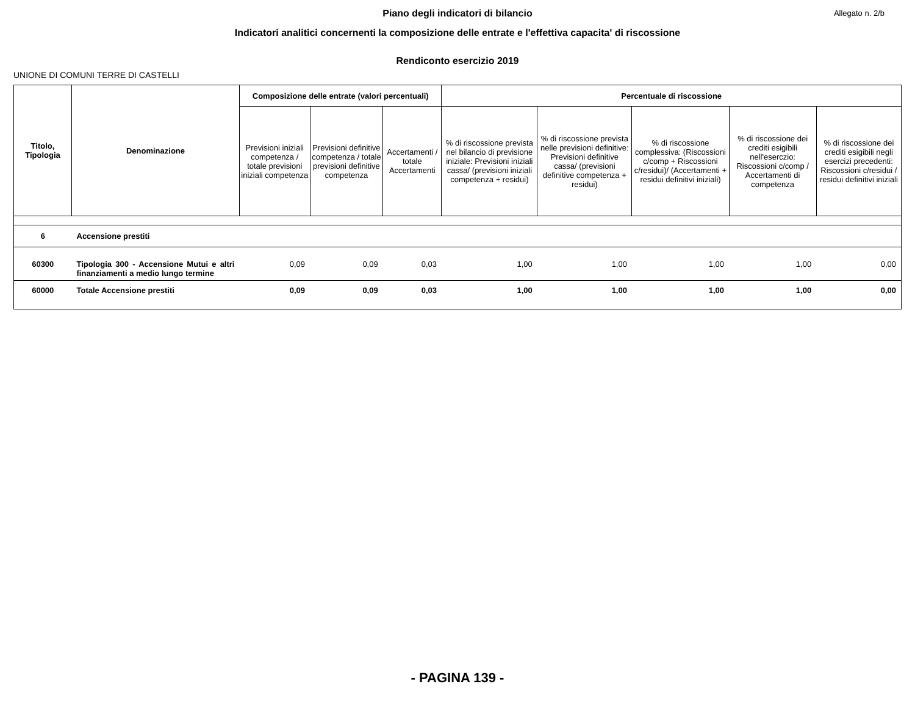Allegato n. 2/b
Piano degli indicatori di bilancio
Indicatori analitici concernenti la composizione delle entrate e l'effettiva capacita' di riscossione
Rendiconto esercizio 2019
UNIONE DI COMUNI TERRE DI CASTELLI
| Titolo, Tipologia | Denominazione | Composizione delle entrate (valori percentuali) | | | Percentuale di riscossione | | | | |
| --- | --- | --- | --- | --- | --- | --- | --- | --- | --- |
| | | Previsioni iniziali competenza / totale previsioni iniziali competenza | Previsioni definitive competenza / totale previsioni definitive competenza | Accertamenti / totale Accertamenti | % di riscossione prevista nel bilancio di previsione iniziale: Previsioni iniziali cassa/ (previsioni iniziali competenza + residui) | % di riscossione prevista nelle previsioni definitive: Previsioni definitive cassa/ (previsioni definitive competenza + residui) | % di riscossione complessiva: (Riscossioni c/comp + Riscossioni c/residui)/ (Accertamenti + residui definitivi iniziali) | % di riscossione dei crediti esigibili nell'eserczio: Riscossioni c/comp / Accertamenti di competenza | % di riscossione dei crediti esigibili negli esercizi precedenti: Riscossioni c/residui / residui definitivi iniziali |
| 6 | Accensione prestiti | | | | | | | | |
| 60300 | Tipologia 300 - Accensione Mutui e altri finanziamenti a medio lungo termine | 0,09 | 0,09 | 0,03 | 1,00 | 1,00 | 1,00 | 1,00 | 0,00 |
| 60000 | Totale Accensione prestiti | 0,09 | 0,09 | 0,03 | 1,00 | 1,00 | 1,00 | 1,00 | 0,00 |
- PAGINA 139 -